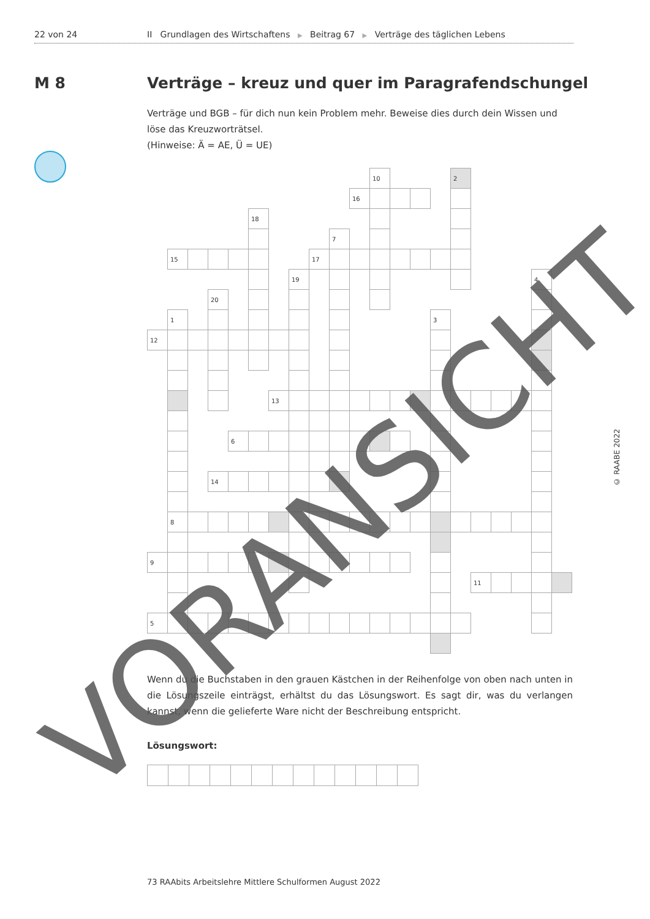22 von 24 II Grundlagen des Wirtschaftens ▶ Beitrag 67 ▶ Verträge des täglichen Lebens
M 8 Verträge – kreuz und quer im Paragrafendschungel
Verträge und BGB – für dich nun kein Problem mehr. Beweise dies durch dein Wissen und löse das Kreuzworträtsel.
(Hinweise: Ä = AE, Ü = UE)
10
2
16
18
7
15
17
19
4
20
1
3
12
13
6
14
8
9
11
5
Wenn du die Buchstaben in den grauen Kästchen in der Reihenfolge von oben nach unten in die Lösungszeile einträgst, erhältst du das Lösungswort. Es sagt dir, was du verlangen kannst, wenn die gelieferte Ware nicht der Beschreibung entspricht.
Lösungswort:
73 RAAbits Arbeitslehre Mittlere Schulformen August 2022
© RAABE 2022
VORANSICHT